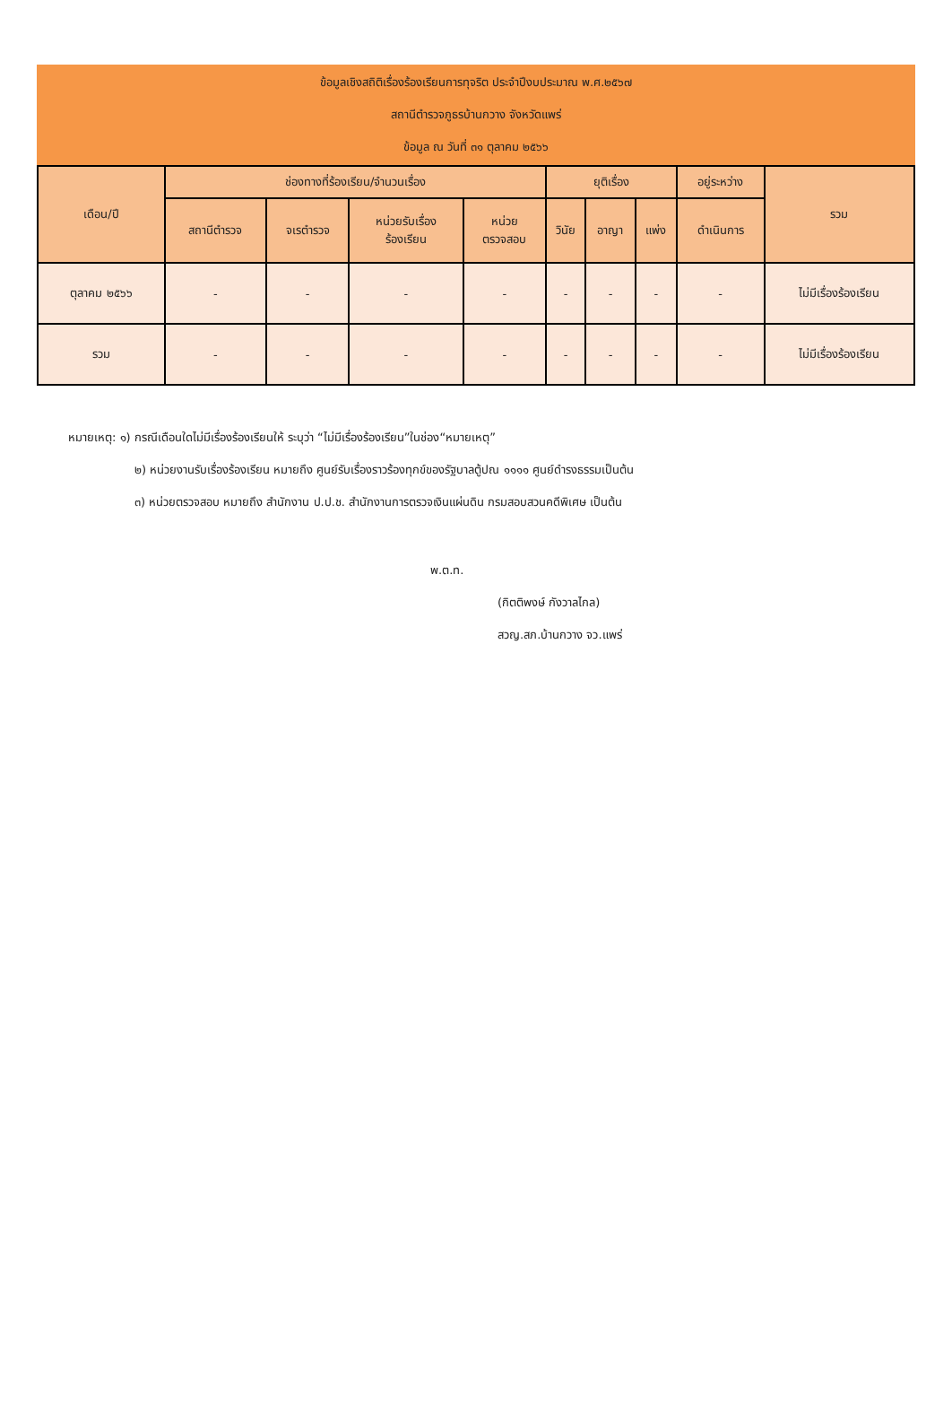ข้อมูลเชิงสถิติเรื่องร้องเรียนการทุจริต ประจำปีงบประมาณ พ.ศ.๒๕๖๗
สถานีตำรวจภูธรบ้านกวาง จังหวัดแพร่
ข้อมูล ณ วันที่ ๓๑ ตุลาคม ๒๕๖๖
| เดือน/ปี | ช่องทางที่ร้องเรียน/จำนวนเรื่อง | | | | ยุติเรื่อง | | | อยู่ระหว่าง | รวม |
| --- | --- | --- | --- | --- | --- | --- | --- | --- | --- |
| | สถานีตำรวจ | จเรตำรวจ | หน่วยรับเรื่อง ร้องเรียน | หน่วย ตรวจสอบ | วินัย | อาญา | แพ่ง | ดำเนินการ | |
| ตุลาคม ๒๕๖๖ | - | - | - | - | - | - | - | - | ไม่มีเรื่องร้องเรียน |
| รวม | - | - | - | - | - | - | - | - | ไม่มีเรื่องร้องเรียน |
หมายเหตุ: ๑) กรณีเดือนใดไม่มีเรื่องร้องเรียนให้ ระบุว่า “ไม่มีเรื่องร้องเรียน”ในช่อง“หมายเหตุ”
๒) หน่วยงานรับเรื่องร้องเรียน หมายถึง ศูนย์รับเรื่องราวร้องทุกข์ของรัฐบาลตู้ปณ ๑๑๑๑ ศูนย์ดำรงธรรมเป็นต้น
๓) หน่วยตรวจสอบ หมายถึง สำนักงาน ป.ป.ช. สำนักงานการตรวจเงินแผ่นดิน กรมสอบสวนคดีพิเศษ เป็นต้น
พ.ต.ท.
(กิตติพงษ์ กังวาลไกล)
สวญ.สภ.บ้านกวาง จว.แพร่